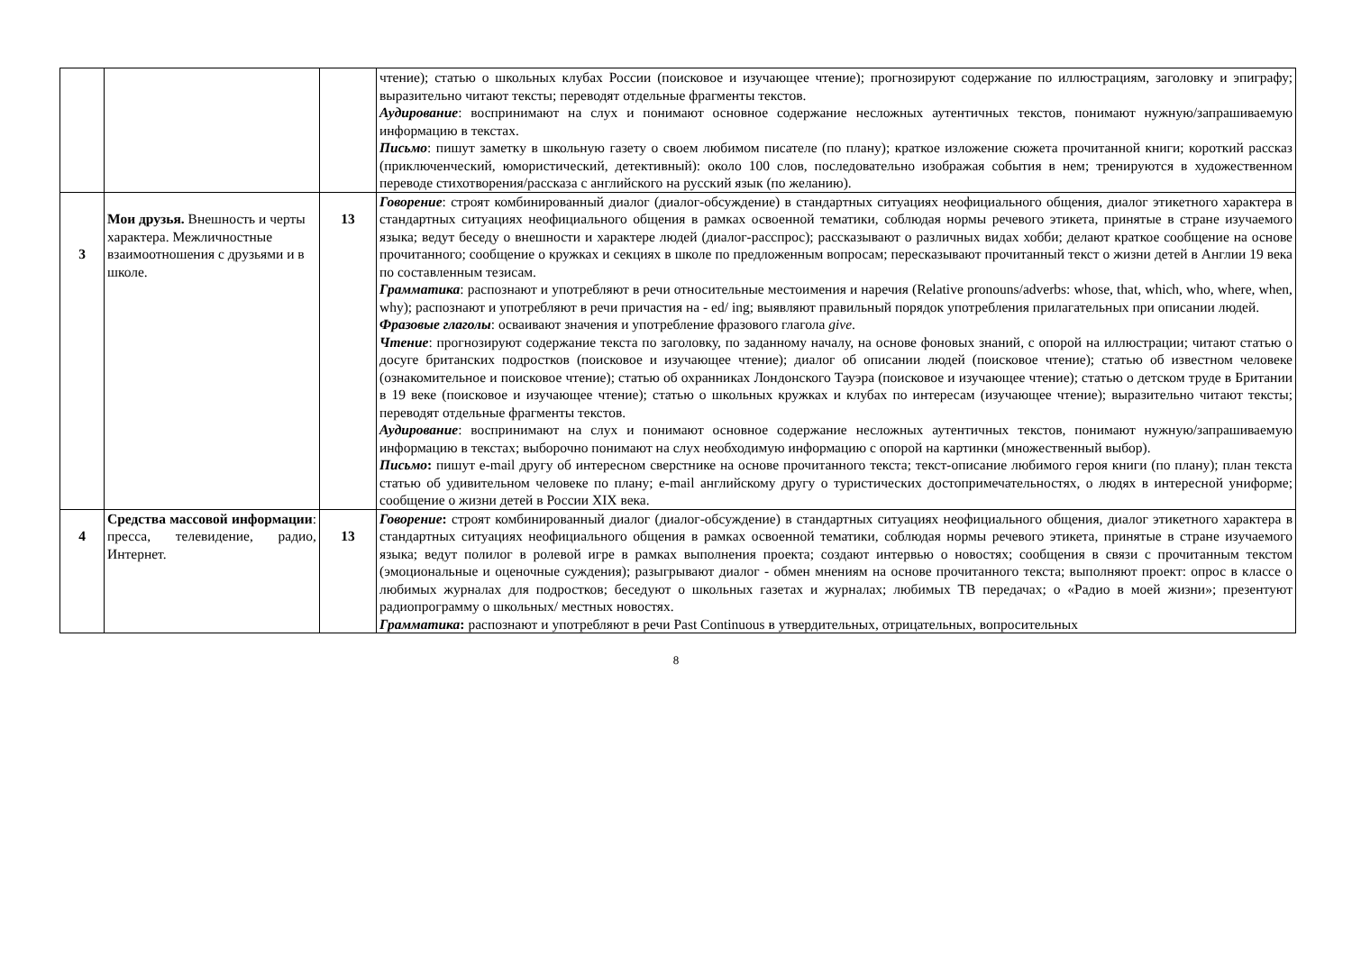| | | | чтение); статью о школьных клубах России (поисковое и изучающее чтение); прогнозируют содержание по иллюстрациям, заголовку и эпиграфу; выразительно читают тексты; переводят отдельные фрагменты текстов. Аудирование : воспринимают на слух и понимают основное содержание несложных аутентичных текстов, понимают нужную/запрашиваемую информацию в текстах. Письмо : пишут заметку в школьную газету о своем любимом писателе (по плану); краткое изложение сюжета прочитанной книги; короткий рассказ (приключенческий, юмористический, детективный): около 100 слов, последовательно изображая события в нем; тренируются в художественном переводе стихотворения/рассказа с английского на русский язык (по желанию). |
| 3 | Мои друзья. Внешность и черты характера. Межличностные взаимоотношения с друзьями и в школе. | 13 | Говорение : строят комбинированный диалог (диалог-обсуждение) в стандартных ситуациях неофициального общения, диалог этикетного характера в стандартных ситуациях неофициального общения в рамках освоенной тематики, соблюдая нормы речевого этикета, принятые в стране изучаемого языка; ведут беседу о внешности и характере людей (диалог-расспрос); рассказывают о различных видах хобби; делают краткое сообщение на основе прочитанного; сообщение о кружках и секциях в школе по предложенным вопросам; пересказывают прочитанный текст о жизни детей в Англии 19 века по составленным тезисам. Грамматика : распознают и употребляют в речи относительные местоимения и наречия (Relative pronouns/adverbs: whose, that, which, who, where, when, why); распознают и употребляют в речи причастия на - ed/ ing; выявляют правильный порядок употребления прилагательных при описании людей. Фразовые глаголы : осваивают значения и употребление фразового глагола give . Чтение : прогнозируют содержание текста по заголовку, по заданному началу, на основе фоновых знаний, с опорой на иллюстрации; читают статью о досуге британских подростков (поисковое и изучающее чтение); диалог об описании людей (поисковое чтение); статью об известном человеке (ознакомительное и поисковое чтение); статью об охранниках Лондонского Тауэра (поисковое и изучающее чтение); статью о детском труде в Британии в 19 веке (поисковое и изучающее чтение); статью о школьных кружках и клубах по интересам (изучающее чтение); выразительно читают тексты; переводят отдельные фрагменты текстов. Аудирование : воспринимают на слух и понимают основное содержание несложных аутентичных текстов, понимают нужную/запрашиваемую информацию в текстах; выборочно понимают на слух необходимую информацию с опорой на картинки (множественный выбор). Письмо : пишут e-mail другу об интересном сверстнике на основе прочитанного текста; текст-описание любимого героя книги (по плану); план текста статью об удивительном человеке по плану; e-mail английскому другу о туристических достопримечательностях, о людях в интересной униформе; сообщение о жизни детей в России XIX века. |
| 4 | Средства массовой информации : пресса, телевидение, радио, Интернет. | 13 | Говорение : строят комбинированный диалог (диалог-обсуждение) в стандартных ситуациях неофициального общения, диалог этикетного характера в стандартных ситуациях неофициального общения в рамках освоенной тематики, соблюдая нормы речевого этикета, принятые в стране изучаемого языка; ведут полилог в ролевой игре в рамках выполнения проекта; создают интервью о новостях; сообщения в связи с прочитанным текстом (эмоциональные и оценочные суждения); разыгрывают диалог - обмен мнениям на основе прочитанного текста; выполняют проект: опрос в классе о любимых журналах для подростков; беседуют о школьных газетах и журналах; любимых ТВ передачах; о «Радио в моей жизни»; презентуют радиопрограмму о школьных/ местных новостях. Грамматика : распознают и употребляют в речи Past Continuous в утвердительных, отрицательных, вопросительных |
8